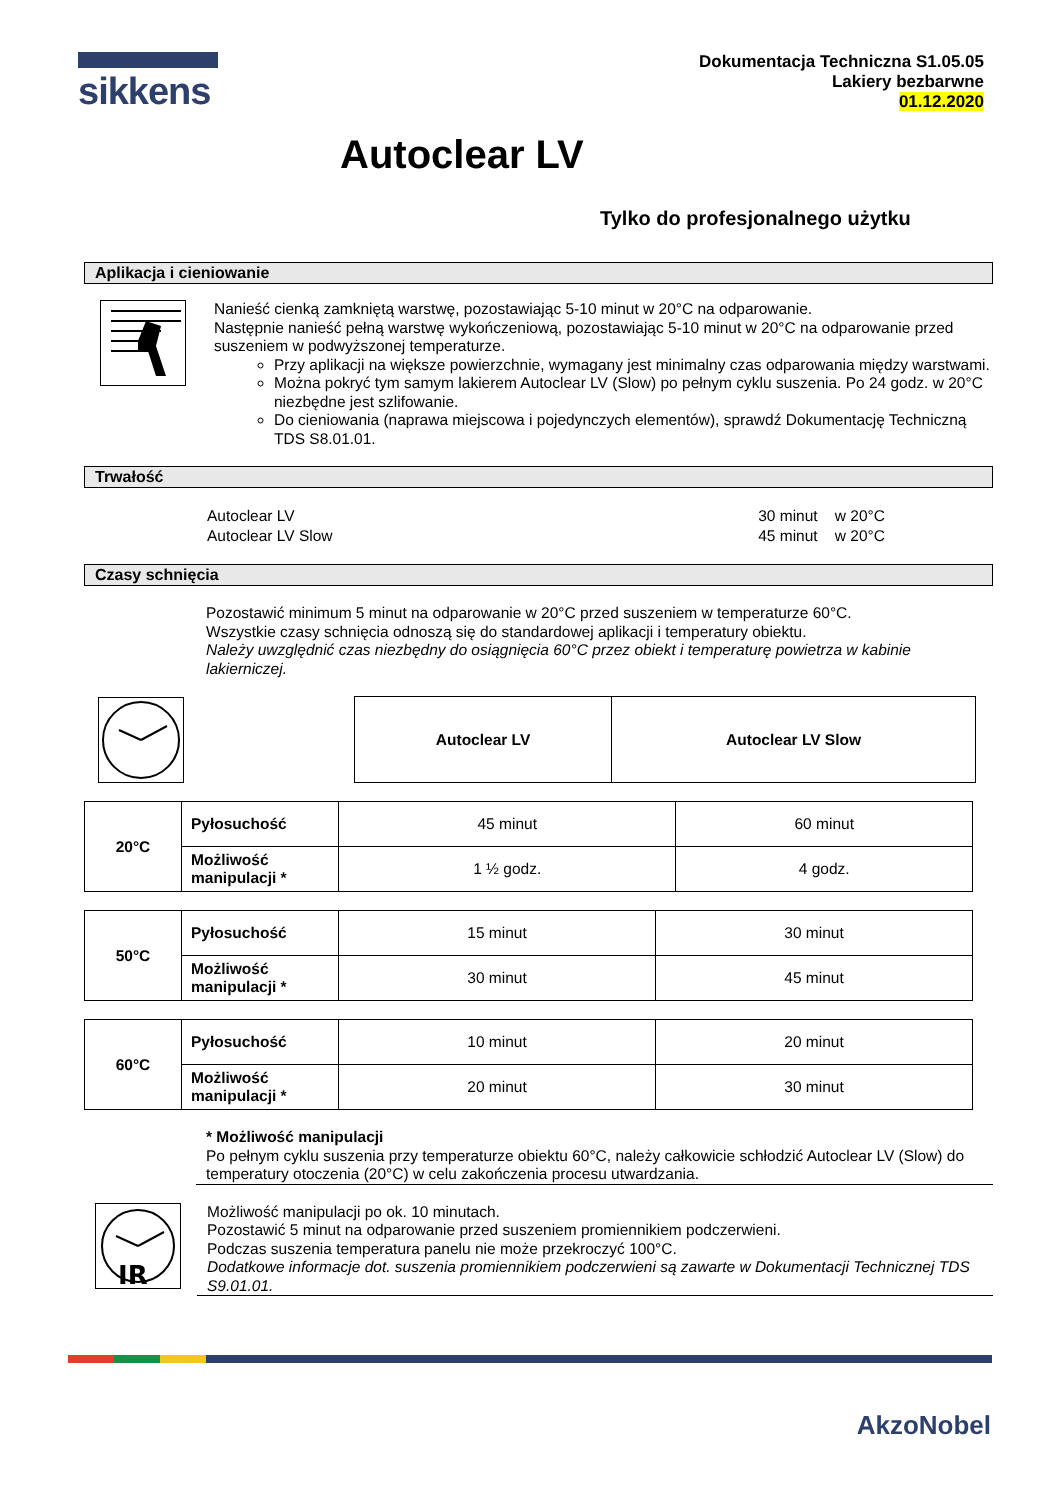sikkens
Dokumentacja Techniczna S1.05.05
Lakiery bezbarwne
01.12.2020
Autoclear LV
Tylko do profesjonalnego użytku
Aplikacja i cieniowanie
Nanieść cienką zamkniętą warstwę, pozostawiając 5-10 minut w 20°C na odparowanie.
Następnie nanieść pełną warstwę wykończeniową, pozostawiając 5-10 minut w 20°C na odparowanie przed suszeniem w podwyższonej temperaturze.
Przy aplikacji na większe powierzchnie, wymagany jest minimalny czas odparowania między warstwami.
Można pokryć tym samym lakierem Autoclear LV (Slow) po pełnym cyklu suszenia. Po 24 godz. w 20°C niezbędne jest szlifowanie.
Do cieniowania (naprawa miejscowa i pojedynczych elementów), sprawdź Dokumentację Techniczną TDS S8.01.01.
Trwałość
| Autoclear LV | 30 minut w 20°C |
| Autoclear LV Slow | 45 minut w 20°C |
Czasy schnięcia
Pozostawić minimum 5 minut na odparowanie w 20°C przed suszeniem w temperaturze 60°C.
Wszystkie czasy schnięcia odnoszą się do standardowej aplikacji i temperatury obiektu.
Należy uwzględnić czas niezbędny do osiągnięcia 60°C przez obiekt i temperaturę powietrza w kabinie lakierniczej.
| Autoclear LV | Autoclear LV Slow |
| 20°C | Pyłosuchość | 45 minut | 60 minut |
| | Możliwość manipulacji * | 1 ½ godz. | 4 godz. |
| 50°C | Pyłosuchość | 15 minut | 30 minut |
| | Możliwość manipulacji * | 30 minut | 45 minut |
| 60°C | Pyłosuchość | 10 minut | 20 minut |
| | Możliwość manipulacji * | 20 minut | 30 minut |
* Możliwość manipulacji
Po pełnym cyklu suszenia przy temperaturze obiektu 60°C, należy całkowicie schłodzić Autoclear LV (Slow) do temperatury otoczenia (20°C) w celu zakończenia procesu utwardzania.
IR
Możliwość manipulacji po ok. 10 minutach.
Pozostawić 5 minut na odparowanie przed suszeniem promiennikiem podczerwieni.
Podczas suszenia temperatura panelu nie może przekroczyć 100°C.
Dodatkowe informacje dot. suszenia promiennikiem podczerwieni są zawarte w Dokumentacji Technicznej TDS S9.01.01.
AkzoNobel